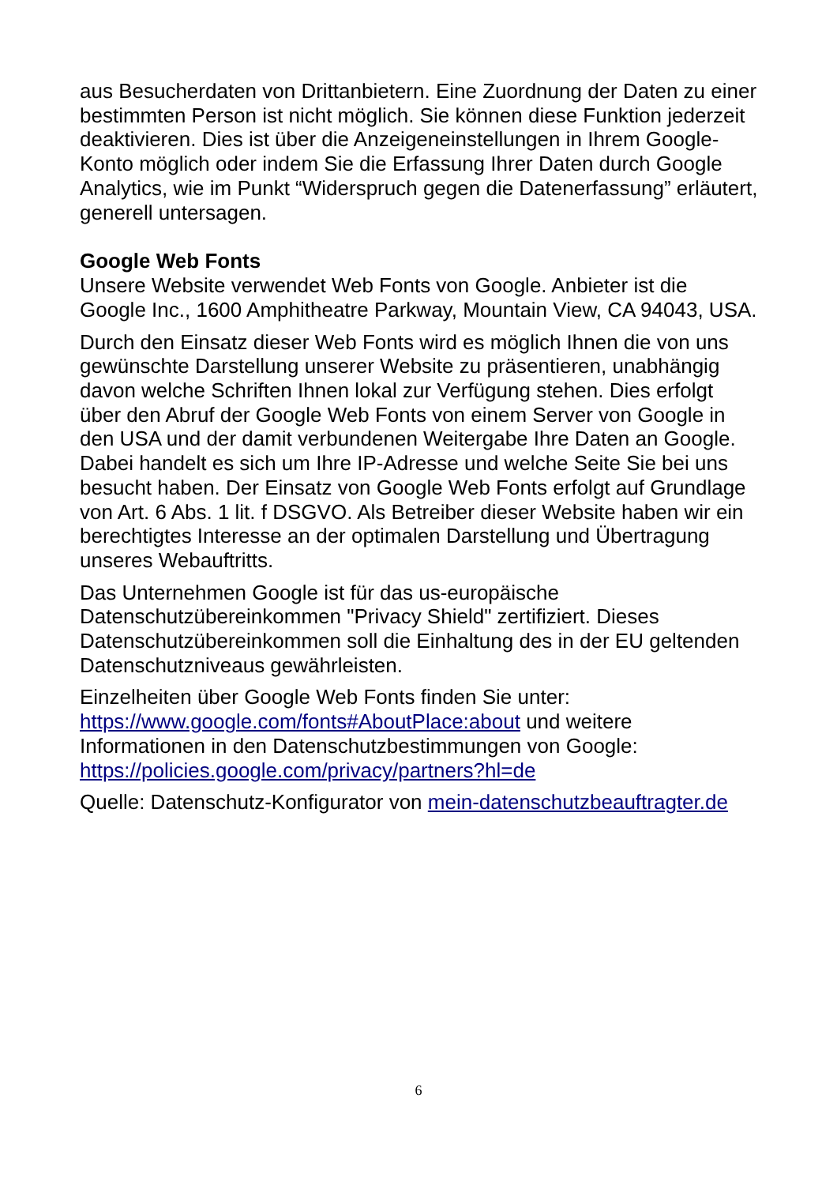aus Besucherdaten von Drittanbietern. Eine Zuordnung der Daten zu einer bestimmten Person ist nicht möglich. Sie können diese Funktion jederzeit deaktivieren. Dies ist über die Anzeigeneinstellungen in Ihrem Google-Konto möglich oder indem Sie die Erfassung Ihrer Daten durch Google Analytics, wie im Punkt “Widerspruch gegen die Datenerfassung” erläutert, generell untersagen.
Google Web Fonts
Unsere Website verwendet Web Fonts von Google. Anbieter ist die Google Inc., 1600 Amphitheatre Parkway, Mountain View, CA 94043, USA.
Durch den Einsatz dieser Web Fonts wird es möglich Ihnen die von uns gewünschte Darstellung unserer Website zu präsentieren, unabhängig davon welche Schriften Ihnen lokal zur Verfügung stehen. Dies erfolgt über den Abruf der Google Web Fonts von einem Server von Google in den USA und der damit verbundenen Weitergabe Ihre Daten an Google. Dabei handelt es sich um Ihre IP-Adresse und welche Seite Sie bei uns besucht haben. Der Einsatz von Google Web Fonts erfolgt auf Grundlage von Art. 6 Abs. 1 lit. f DSGVO. Als Betreiber dieser Website haben wir ein berechtigtes Interesse an der optimalen Darstellung und Übertragung unseres Webauftritts.
Das Unternehmen Google ist für das us-europäische Datenschutzübereinkommen "Privacy Shield" zertifiziert. Dieses Datenschutzübereinkommen soll die Einhaltung des in der EU geltenden Datenschutzniveaus gewährleisten.
Einzelheiten über Google Web Fonts finden Sie unter: https://www.google.com/fonts#AboutPlace:about und weitere Informationen in den Datenschutzbestimmungen von Google: https://policies.google.com/privacy/partners?hl=de
Quelle: Datenschutz-Konfigurator von mein-datenschutzbeauftragter.de
6